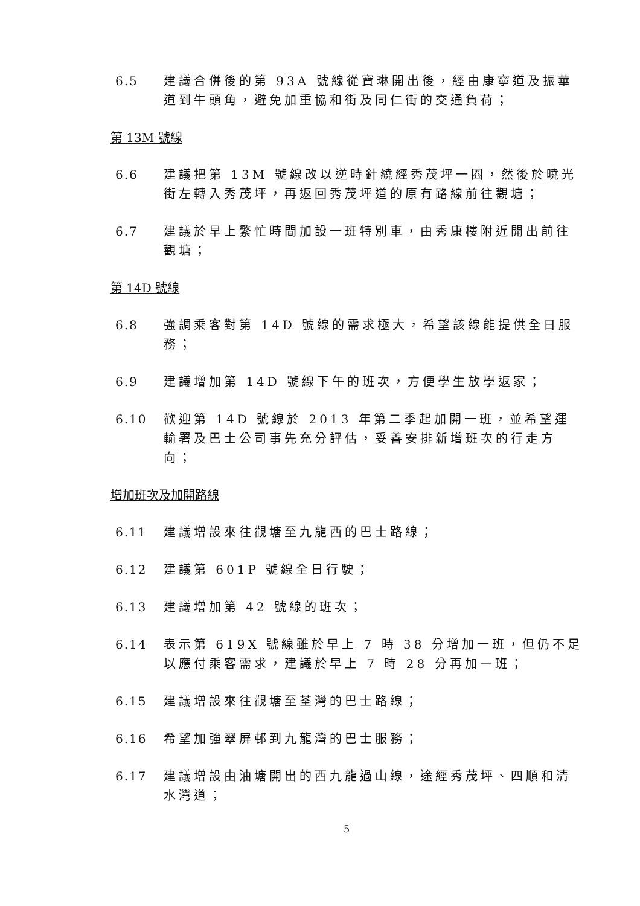6.5 建議合併後的第 93A 號線從寶琳開出後，經由康寧道及振華道到牛頭角，避免加重協和街及同仁街的交通負荷；
第 13M 號線
6.6 建議把第 13M 號線改以逆時針繞經秀茂坪一圈，然後於曉光街左轉入秀茂坪，再返回秀茂坪道的原有路線前往觀塘；
6.7 建議於早上繁忙時間加設一班特別車，由秀康樓附近開出前往觀塘；
第 14D 號線
6.8 強調乘客對第 14D 號線的需求極大，希望該線能提供全日服務；
6.9 建議增加第 14D 號線下午的班次，方便學生放學返家；
6.10 歡迎第 14D 號線於 2013 年第二季起加開一班，並希望運輸署及巴士公司事先充分評估，妥善安排新增班次的行走方向；
增加班次及加開路線
6.11 建議增設來往觀塘至九龍西的巴士路線；
6.12 建議第 601P 號線全日行駛；
6.13 建議增加第 42 號線的班次；
6.14 表示第 619X 號線雖於早上 7 時 38 分增加一班，但仍不足以應付乘客需求，建議於早上 7 時 28 分再加一班；
6.15 建議增設來往觀塘至荃灣的巴士路線；
6.16 希望加強翠屏邨到九龍灣的巴士服務；
6.17 建議增設由油塘開出的西九龍過山線，途經秀茂坪、四順和清水灣道；
5